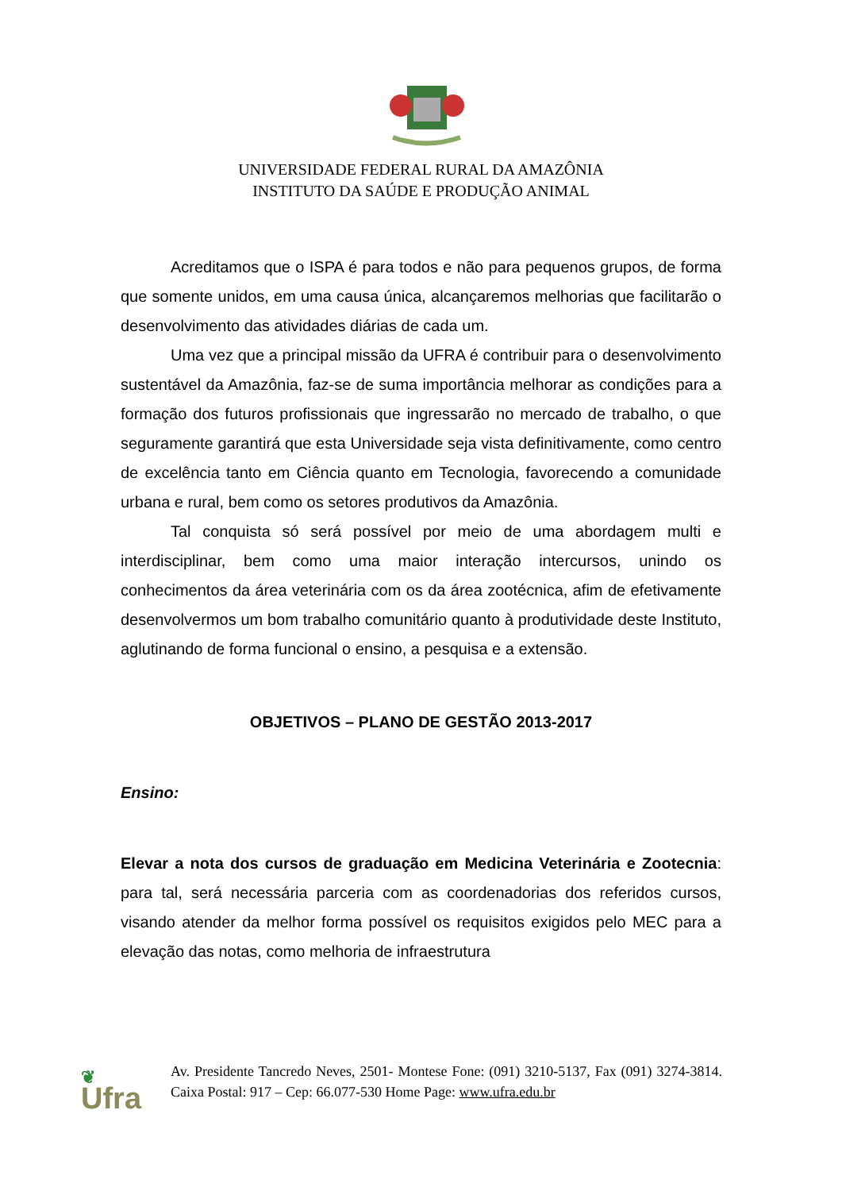UNIVERSIDADE FEDERAL RURAL DA AMAZÔNIA
INSTITUTO DA SAÚDE E PRODUÇÃO ANIMAL
Acreditamos que o ISPA é para todos e não para pequenos grupos, de forma que somente unidos, em uma causa única, alcançaremos melhorias que facilitarão o desenvolvimento das atividades diárias de cada um.
Uma vez que a principal missão da UFRA é contribuir para o desenvolvimento sustentável da Amazônia, faz-se de suma importância melhorar as condições para a formação dos futuros profissionais que ingressarão no mercado de trabalho, o que seguramente garantirá que esta Universidade seja vista definitivamente, como centro de excelência tanto em Ciência quanto em Tecnologia, favorecendo a comunidade urbana e rural, bem como os setores produtivos da Amazônia.
Tal conquista só será possível por meio de uma abordagem multi e interdisciplinar, bem como uma maior interação intercursos, unindo os conhecimentos da área veterinária com os da área zootécnica, afim de efetivamente desenvolvermos um bom trabalho comunitário quanto à produtividade deste Instituto, aglutinando de forma funcional o ensino, a pesquisa e a extensão.
OBJETIVOS – PLANO DE GESTÃO 2013-2017
Ensino:
Elevar a nota dos cursos de graduação em Medicina Veterinária e Zootecnia: para tal, será necessária parceria com as coordenadorias dos referidos cursos, visando atender da melhor forma possível os requisitos exigidos pelo MEC para a elevação das notas, como melhoria de infraestrutura
❦
Ufra
Av. Presidente Tancredo Neves, 2501- Montese Fone: (091) 3210-5137, Fax (091) 3274-3814. Caixa Postal: 917 – Cep: 66.077-530 Home Page: www.ufra.edu.br